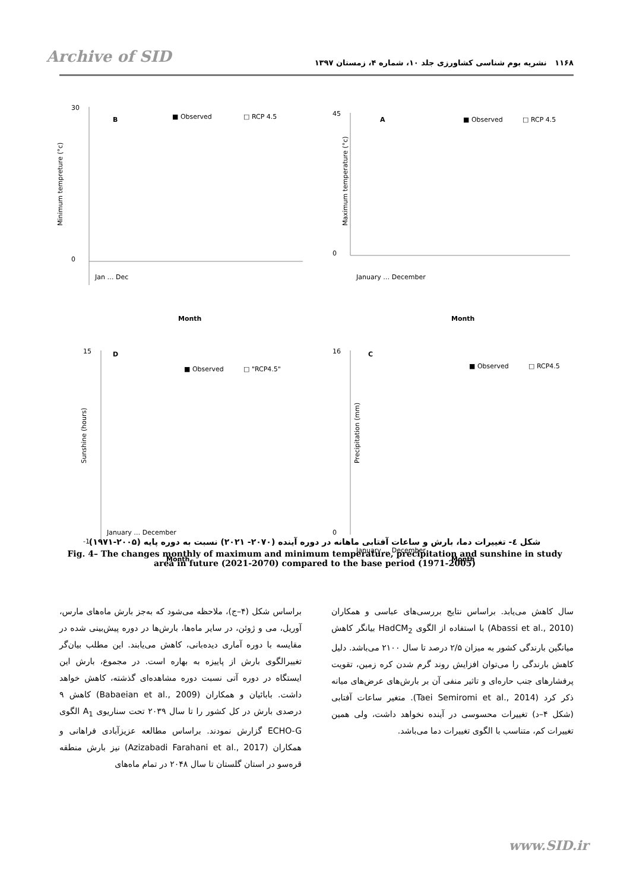Archive of SID
۱۱۶۸ نشریه بوم شناسی کشاورزی جلد ۱۰، شماره ۴، زمستان ۱۳۹۷
B
■ Observed
□ RCP 4.5
Minimum tempreture (°c)
30
0
Month
Jan … Dec
A
■ Observed
□ RCP 4.5
45
0
Maximum temperature (°c)
Month
January … December
D
■ Observed
□ "RCP4.5"
Sunshine (hours)
15
-1
Month
January … December
C
■ Observed
□ RCP4.5
Precipitation (mm)
16
0
Month
January … December
شکل ٤- تغییرات دما، بارش و ساعات آفتابی ماهانه در دوره آینده (۲۰۷۰- ۲۰۲۱) نسبت به دوره پایه (۲۰۰۵-۱۹۷۱)
Fig. 4– The changes monthly of maximum and minimum temperature, precipitation and sunshine in study area in future (2021-2070) compared to the base period (1971-2005)
براساس شکل (۴–ج)، ملاحظه می‌شود که به‌جز بارش ماه‌های مارس، آوریل، می و ژوئن، در سایر ماه‌ها، بارش‌ها در دوره پیش‌بینی شده در مقایسه با دوره آماری دیده‌بانی، کاهش می‌یابند. این مطلب بیان‌گر تغییرالگوی بارش از پاییزه به بهاره است. در مجموع، بارش این ایستگاه در دوره آتی نسبت دوره مشاهده‌ای گذشته، کاهش خواهد داشت. بابائیان و همکاران (Babaeian et al., 2009) کاهش ۹ درصدی بارش در کل کشور را تا سال ۲۰۳۹ تحت سناریوی A<sub>1</sub> الگوی ECHO-G گزارش نمودند. براساس مطالعه عزیزآبادی فراهانی و همکاران (Azizabadi Farahani et al., 2017) نیز بارش منطقه قره‌سو در استان گلستان تا سال ۲۰۴۸ در تمام ماه‌های
سال کاهش می‌یابد. براساس نتایج بررسی‌های عباسی و همکاران (Abassi et al., 2010) با استفاده از الگوی HadCM<sub>2</sub> بیانگر کاهش میانگین بارندگی کشور به میزان ۲/۵ درصد تا سال ۲۱۰۰ می‌باشد. دلیل کاهش بارندگی را می‌توان افزایش روند گرم شدن کره زمین، تقویت پرفشارهای جنب حاره‌ای و تاثیر منفی آن بر بارش‌های عرض‌های میانه ذکر کرد (Taei Semiromi et al., 2014). متغیر ساعات آفتابی (شکل ۴–د) تغییرات محسوسی در آینده نخواهد داشت، ولی همین تغییرات کم، متناسب با الگوی تغییرات دما می‌باشد.
www.SID.ir